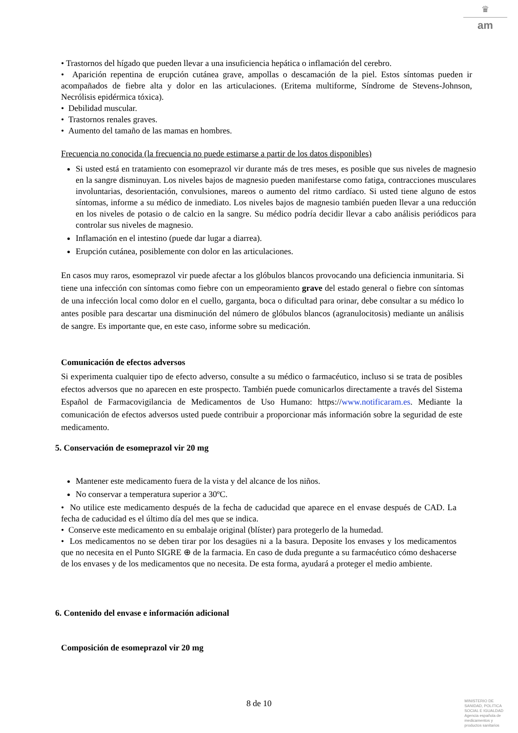♛
am
• Trastornos del hígado que pueden llevar a una insuficiencia hepática o inflamación del cerebro.
• Aparición repentina de erupción cutánea grave, ampollas o descamación de la piel. Estos síntomas pueden ir acompañados de fiebre alta y dolor en las articulaciones. (Eritema multiforme, Síndrome de Stevens-Johnson, Necrólisis epidérmica tóxica).
• Debilidad muscular.
• Trastornos renales graves.
• Aumento del tamaño de las mamas en hombres.
Frecuencia no conocida (la frecuencia no puede estimarse a partir de los datos disponibles)
Si usted está en tratamiento con esomeprazol vir durante más de tres meses, es posible que sus niveles de magnesio en la sangre disminuyan. Los niveles bajos de magnesio pueden manifestarse como fatiga, contracciones musculares involuntarias, desorientación, convulsiones, mareos o aumento del ritmo cardíaco. Si usted tiene alguno de estos síntomas, informe a su médico de inmediato. Los niveles bajos de magnesio también pueden llevar a una reducción en los niveles de potasio o de calcio en la sangre. Su médico podría decidir llevar a cabo análisis periódicos para controlar sus niveles de magnesio.
Inflamación en el intestino (puede dar lugar a diarrea).
Erupción cutánea, posiblemente con dolor en las articulaciones.
En casos muy raros, esomeprazol vir puede afectar a los glóbulos blancos provocando una deficiencia inmunitaria. Si tiene una infección con síntomas como fiebre con un empeoramiento grave del estado general o fiebre con síntomas de una infección local como dolor en el cuello, garganta, boca o dificultad para orinar, debe consultar a su médico lo antes posible para descartar una disminución del número de glóbulos blancos (agranulocitosis) mediante un análisis de sangre. Es importante que, en este caso, informe sobre su medicación.
Comunicación de efectos adversos
Si experimenta cualquier tipo de efecto adverso, consulte a su médico o farmacéutico, incluso si se trata de posibles efectos adversos que no aparecen en este prospecto. También puede comunicarlos directamente a través del Sistema Español de Farmacovigilancia de Medicamentos de Uso Humano: https://www.notificaram.es. Mediante la comunicación de efectos adversos usted puede contribuir a proporcionar más información sobre la seguridad de este medicamento.
5. Conservación de esomeprazol vir 20 mg
Mantener este medicamento fuera de la vista y del alcance de los niños.
No conservar a temperatura superior a 30ºC.
• No utilice este medicamento después de la fecha de caducidad que aparece en el envase después de CAD. La fecha de caducidad es el último día del mes que se indica.
• Conserve este medicamento en su embalaje original (blíster) para protegerlo de la humedad.
• Los medicamentos no se deben tirar por los desagües ni a la basura. Deposite los envases y los medicamentos que no necesita en el Punto SIGRE ⊕ de la farmacia. En caso de duda pregunte a su farmacéutico cómo deshacerse de los envases y de los medicamentos que no necesita. De esta forma, ayudará a proteger el medio ambiente.
6. Contenido del envase e información adicional
Composición de esomeprazol vir 20 mg
8 de 10
MINISTERIO DE
SANIDAD, POLITICA
SOCIAL E IGUALDAD
Agencia española de
medicamentos y
productos sanitarios